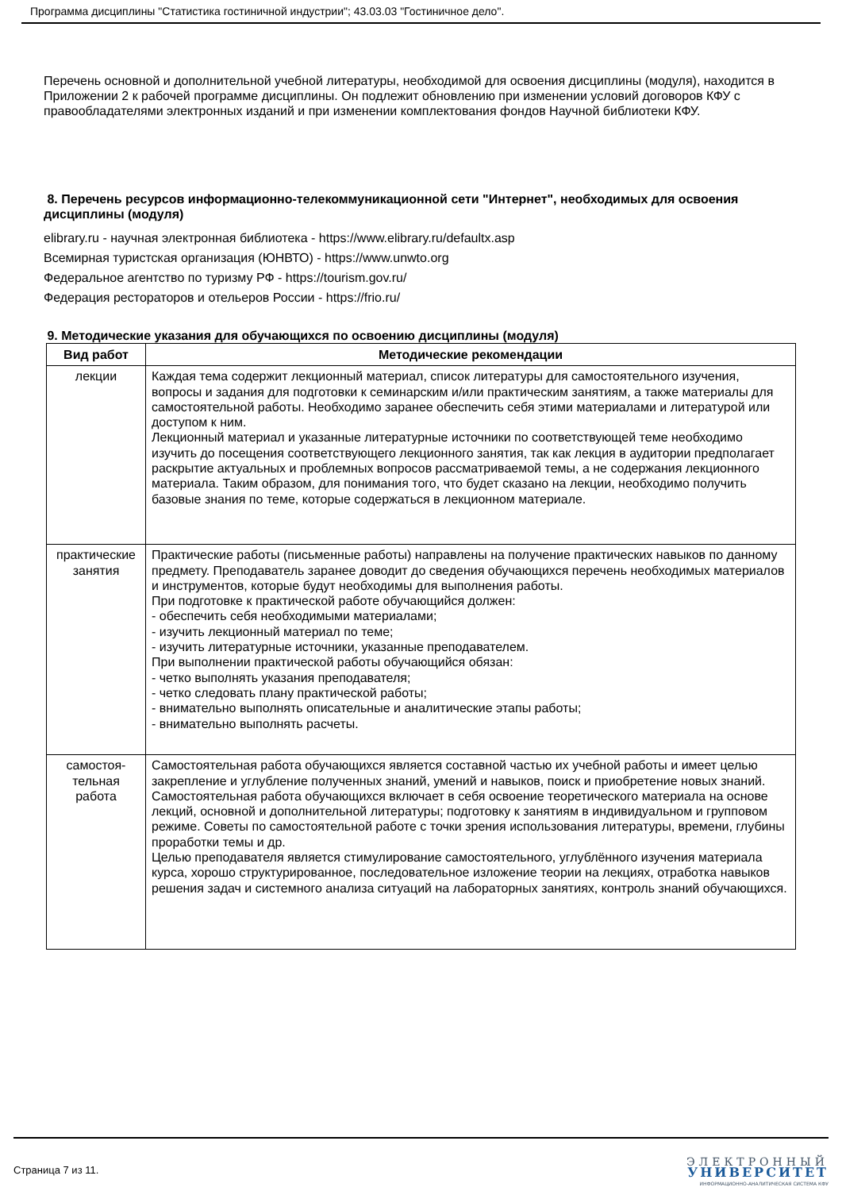Программа дисциплины "Статистика гостиничной индустрии"; 43.03.03 "Гостиничное дело".
Перечень основной и дополнительной учебной литературы, необходимой для освоения дисциплины (модуля), находится в Приложении 2 к рабочей программе дисциплины. Он подлежит обновлению при изменении условий договоров КФУ с правообладателями электронных изданий и при изменении комплектования фондов Научной библиотеки КФУ.
8. Перечень ресурсов информационно-телекоммуникационной сети "Интернет", необходимых для освоения дисциплины (модуля)
elibrary.ru - научная электронная библиотека - https://www.elibrary.ru/defaultx.asp
Всемирная туристская организация (ЮНВТО) - https://www.unwto.org
Федеральное агентство по туризму РФ - https://tourism.gov.ru/
Федерация рестораторов и отельеров России - https://frio.ru/
9. Методические указания для обучающихся по освоению дисциплины (модуля)
| Вид работ | Методические рекомендации |
| --- | --- |
| лекции | Каждая тема содержит лекционный материал, список литературы для самостоятельного изучения, вопросы и задания для подготовки к семинарским и/или практическим занятиям, а также материалы для самостоятельной работы. Необходимо заранее обеспечить себя этими материалами и литературой или доступом к ним. Лекционный материал и указанные литературные источники по соответствующей теме необходимо изучить до посещения соответствующего лекционного занятия, так как лекция в аудитории предполагает раскрытие актуальных и проблемных вопросов рассматриваемой темы, а не содержания лекционного материала. Таким образом, для понимания того, что будет сказано на лекции, необходимо получить базовые знания по теме, которые содержаться в лекционном материале. |
| практические занятия | Практические работы (письменные работы) направлены на получение практических навыков по данному предмету. Преподаватель заранее доводит до сведения обучающихся перечень необходимых материалов и инструментов, которые будут необходимы для выполнения работы. При подготовке к практической работе обучающийся должен: - обеспечить себя необходимыми материалами; - изучить лекционный материал по теме; - изучить литературные источники, указанные преподавателем. При выполнении практической работы обучающийся обязан: - четко выполнять указания преподавателя; - четко следовать плану практической работы; - внимательно выполнять описательные и аналитические этапы работы; - внимательно выполнять расчеты. |
| самостоя- тельная работа | Самостоятельная работа обучающихся является составной частью их учебной работы и имеет целью закрепление и углубление полученных знаний, умений и навыков, поиск и приобретение новых знаний. Самостоятельная работа обучающихся включает в себя освоение теоретического материала на основе лекций, основной и дополнительной литературы; подготовку к занятиям в индивидуальном и групповом режиме. Советы по самостоятельной работе с точки зрения использования литературы, времени, глубины проработки темы и др. Целью преподавателя является стимулирование самостоятельного, углублённого изучения материала курса, хорошо структурированное, последовательное изложение теории на лекциях, отработка навыков решения задач и системного анализа ситуаций на лабораторных занятиях, контроль знаний обучающихся. |
Страница 7 из 11.
ЭЛЕКТРОННЫЙ
УНИВЕРСИТЕТ
ИНФОРМАЦИОННО-АНАЛИТИЧЕСКАЯ СИСТЕМА КФУ